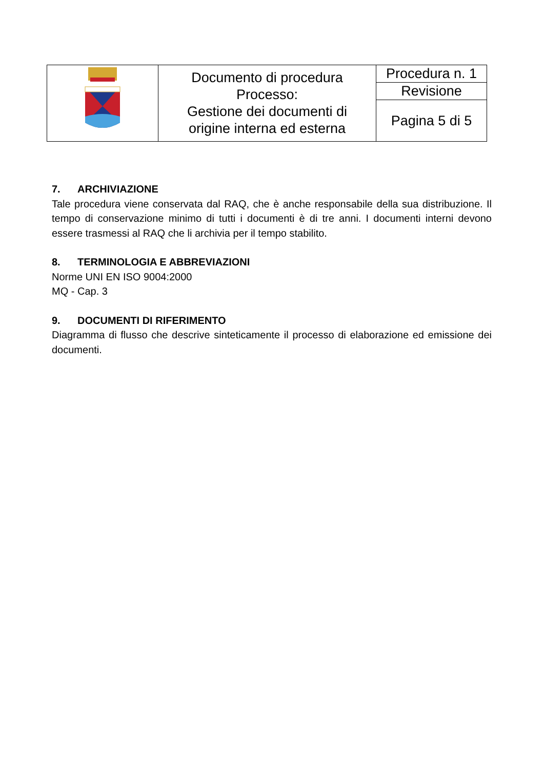| | Documento di procedura Processo: Gestione dei documenti di origine interna ed esterna | Procedura n. 1 |
| | | Revisione |
| | | Pagina 5 di 5 |
7. ARCHIVIAZIONE
Tale procedura viene conservata dal RAQ, che è anche responsabile della sua distribuzione. Il tempo di conservazione minimo di tutti i documenti è di tre anni. I documenti interni devono essere trasmessi al RAQ che li archivia per il tempo stabilito.
8. TERMINOLOGIA E ABBREVIAZIONI
Norme UNI EN ISO 9004:2000
MQ - Cap. 3
9. DOCUMENTI DI RIFERIMENTO
Diagramma di flusso che descrive sinteticamente il processo di elaborazione ed emissione dei documenti.